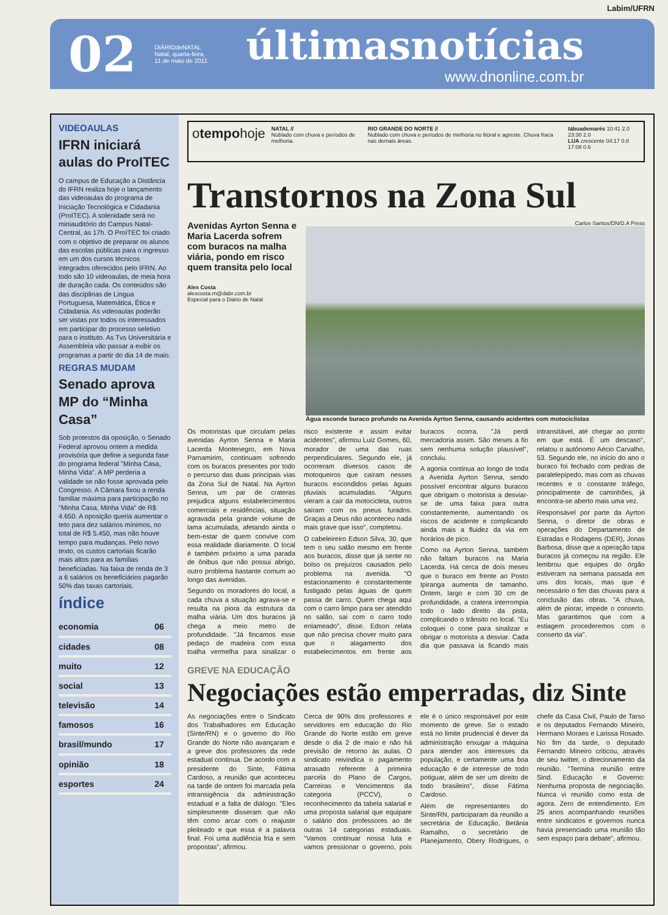Labim/UFRN
02
DIÁRIOdeNATAL
Natal, quarta-feira,
11 de maio de 2011
últimasnotícias
www.dnonline.com.br
VIDEOAULAS
IFRN iniciará aulas do ProITEC
O campus de Educação a Distância do IFRN realiza hoje o lançamento das videoaulas do programa de Iniciação Tecnológica e Cidadania (ProITEC). A solenidade será no miniauditório do Campus Natal-Central, às 17h. O ProITEC foi criado com o objetivo de preparar os alunos das escolas públicas para o ingresso em um dos cursos técnicos integrados oferecidos pelo IFRN. Ao todo são 10 videoaulas, de meia hora de duração cada. Os conteúdos são das disciplinas de Língua Portuguesa, Matemática, Ética e Cidadania. As videoaulas poderão ser vistas por todos os interessados em participar do processo seletivo para o instituto. As Tvs Universitária e Assembleia vão passar a exibir os programas a partir do dia 14 de maio.
REGRAS MUDAM
Senado aprova MP do “Minha Casa”
Sob protestos da oposição, o Senado Federal aprovou ontem a medida provisória que define a segunda fase do programa federal "Minha Casa, Minha Vida". A MP perderia a validade se não fosse aprovada pelo Congresso. A Câmara fixou a renda familiar máxima para participação no "Minha Casa, Minha Vida" de R$ 4.650. A oposição queria aumentar o teto para dez salários mínimos, no total de R$ 5.450, mas não houve tempo para mudanças. Pelo novo texto, os custos cartoriais ficarão mais altos para as famílias beneficiadas. Na faixa de renda de 3 a 6 salários os beneficiários pagarão 50% das taxas cartoriais.
índice
| economia | 06 |
| cidades | 08 |
| muito | 12 |
| social | 13 |
| televisão | 14 |
| famosos | 16 |
| brasil/mundo | 17 |
| opinião | 18 |
| esportes | 24 |
otempohoje
NATAL //
Nublado com chuva e períodos de melhoria.
RIO GRANDE DO NORTE //
Nublado com chuva e períodos de melhoria no litoral e agreste. Chuva fraca nas demais áreas.
tábuademarés 10:41 2.0 23:30 2.0
LUA crescente 04:17 0.8 17:08 0.6
Transtornos na Zona Sul
Avenidas Ayrton Senna e Maria Lacerda sofrem com buracos na malha viária, pondo em risco quem transita pelo local
Alex Costa
alexcosta.rn@dabr.com.br
Especial para o Diário de Natal
Carlos Santos/DN/D.A Press
Água esconde buraco profundo na Avenida Ayrton Senna, causando acidentes com motociclistas
Os motoristas que circulam pelas avenidas Ayrton Senna e Maria Lacerda Montenegro, em Nova Parnamirim, continuam sofrendo com os buracos presentes por todo o percurso das duas principais vias da Zona Sul de Natal. Na Ayrton Senna, um par de crateras prejudica alguns estabelecimentos comerciais e residências, situação agravada pela grande volume de lama acumulada, afetando ainda o bem-estar de quem convive com essa realidade diariamente. O local é também próximo a uma parada de ônibus que não possui abrigo, outro problema bastante comum ao longo das avenidas.
Segundo os moradores do local, a cada chuva a situação agrava-se e resulta na piora da estrutura da malha viária. Um dos buracos já chega a meio metro de profundidade. "Já fincamos esse pedaço de madeira com essa toalha vermelha para sinalizar o risco existente e assim evitar acidentes", afirmou Luiz Gomes, 60, morador de uma das ruas perpendiculares. Segundo ele, já ocorreram diversos casos de motoqueiros que caíram nesses buracos escondidos pelas águas pluviais acumuladas. "Alguns vieram a cair da motocicleta, outros saíram com os pneus furados. Graças a Deus não aconteceu nada mais grave que isso", completou.
O cabeleireiro Edson Silva, 30, que tem o seu salão mesmo em frente aos buracos, disse que já sente no bolso os prejuízos causados pelo problema na avenida. "O estacionamento é constantemente fustigado pelas águas de quem passa de carro. Quem chega aqui com o carro limpo para ser atendido no salão, sai com o carro todo enlameado", disse. Edson relata que não precisa chover muito para que o alagamento dos estabelecimentos em frente aos buracos ocorra. "Já perdi mercadoria assim. São meses a fio sem nenhuma solução plausível", concluiu.
A agonia continua ao longo de toda a Avenida Ayrton Senna, sendo possível encontrar alguns buracos que obrigam o motorista a desviar-se de uma faixa para outra constantemente, aumentando os riscos de acidente e complicando ainda mais a fluidez da via em horários de pico.
Como na Ayrton Senna, também não faltam buracos na Maria Lacerda. Há cerca de dois meses que o buraco em frente ao Posto Ipiranga aumenta de tamanho. Ontem, largo e com 30 cm de profundidade, a cratera interrompia todo o lado direito da pista, complicando o trânsito no local. "Eu coloquei o cone para sinalizar e obrigar o motorista a desviar. Cada dia que passava ia ficando mais intransitável, até chegar ao ponto em que está. É um descaso", relatou o autônomo Aécio Carvalho, 53. Segundo ele, no início do ano o buraco foi fechado com pedras de paralelepípedo, mas com as chuvas recentes e o constante tráfego, principalmente de caminhões, já encontra-se aberto mais uma vez.
Responsável por parte da Ayrton Senna, o diretor de obras e operações do Departamento de Estradas e Rodagens (DER), Jonas Barbosa, disse que a operação tapa buracos já começou na região. Ele lembrou que equipes do órgão estiveram na semana passada em uns dos locais, mas que é necessário o fim das chuvas para a conclusão das obras. "A chuva, além de piorar, impede o conserto. Mas garantimos que com a estiagem procederemos com o conserto da via".
GREVE NA EDUCAÇÃO
Negociações estão emperradas, diz Sinte
As negociações entre o Sindicato dos Trabalhadores em Educação (Sinte/RN) e o governo do Rio Grande do Norte não avançaram e a greve dos professores da rede estadual continua. De acordo com a presidente do Sinte, Fátima Cardoso, a reunião que aconteceu na tarde de ontem foi marcada pela intransigência da administração estadual e a falta de diálogo. "Eles simplesmente disseram que não têm como arcar com o reajuste pleiteado e que essa é a palavra final. Foi uma audiência fria e sem propostas", afirmou.
Cerca de 90% dos professores e servidores em educação do Rio Grande do Norte estão em greve desde o dia 2 de maio e não há previsão de retorno às aulas. O sindicato reivindica o pagamento atrasado referente à primeira parcela do Plano de Cargos, Carreiras e Vencimentos da categoria (PCCV), o reconhecimento da tabela salarial e uma proposta salarial que equipare o salário dos professores ao de outras 14 categorias estaduais. "Vamos continuar nossa luta e vamos pressionar o governo, pois ele é o único responsável por este momento de greve. Se o estado está no limite prudencial é dever da administração enxugar a máquina para atender aos interesses da população, e certamente uma boa educação é de interesse de todo potiguar, além de ser um direito de todo brasileiro", disse Fátima Cardoso.
Além de representantes do Sinte/RN, participaram da reunião a secretária de Educação, Betânia Ramalho, o secretário de Planejamento, Obery Rodrigues, o chefe da Casa Civil, Paulo de Tarso e os deputados Fernando Mineiro, Hermano Moraes e Larissa Rosado. No fim da tarde, o deputado Fernando Mineiro criticou, através de seu twitter, o direcionamento da reunião. "Termina reunião entre Sind. Educação e Governo: Nenhuma proposta de negociação. Nunca vi reunião como esta de agora. Zero de entendimento. Em 25 anos acompanhando reuniões entre sindicatos e governos nunca havia presenciado uma reunião tão sem espaço para debate", afirmou.